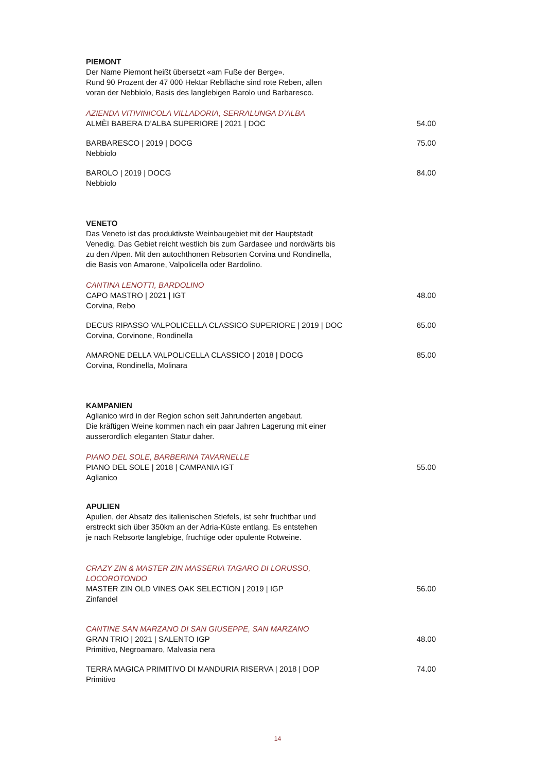PIEMONT
Der Name Piemont heißt übersetzt «am Fuße der Berge».
Rund 90 Prozent der 47 000 Hektar Rebfläche sind rote Reben, allen
voran der Nebbiolo, Basis des langlebigen Barolo und Barbaresco.
AZIENDA VITIVINICOLA VILLADORIA, SERRALUNGA D’ALBA
ALMÈI BABERA D’ALBA SUPERIORE | 2021 | DOC 54.00
BARBARESCO | 2019 | DOCG 75.00
Nebbiolo
BAROLO | 2019 | DOCG 84.00
Nebbiolo
VENETO
Das Veneto ist das produktivste Weinbaugebiet mit der Hauptstadt
Venedig. Das Gebiet reicht westlich bis zum Gardasee und nordwärts bis
zu den Alpen. Mit den autochthonen Rebsorten Corvina und Rondinella,
die Basis von Amarone, Valpolicella oder Bardolino.
CANTINA LENOTTI, BARDOLINO
CAPO MASTRO | 2021 | IGT 48.00
Corvina, Rebo
DECUS RIPASSO VALPOLICELLA CLASSICO SUPERIORE | 2019 | DOC 65.00
Corvina, Corvinone, Rondinella
AMARONE DELLA VALPOLICELLA CLASSICO | 2018 | DOCG 85.00
Corvina, Rondinella, Molinara
KAMPANIEN
Aglianico wird in der Region schon seit Jahrunderten angebaut.
Die kräftigen Weine kommen nach ein paar Jahren Lagerung mit einer
ausserordlich eleganten Statur daher.
PIANO DEL SOLE, BARBERINA TAVARNELLE
PIANO DEL SOLE | 2018 | CAMPANIA IGT 55.00
Aglianico
APULIEN
Apulien, der Absatz des italienischen Stiefels, ist sehr fruchtbar und
erstreckt sich über 350km an der Adria-Küste entlang. Es entstehen
je nach Rebsorte langlebige, fruchtige oder opulente Rotweine.
CRAZY ZIN & MASTER ZIN MASSERIA TAGARO DI LORUSSO,
LOCOROTONDO
MASTER ZIN OLD VINES OAK SELECTION | 2019 | IGP 56.00
Zinfandel
CANTINE SAN MARZANO DI SAN GIUSEPPE, SAN MARZANO
GRAN TRIO | 2021 | SALENTO IGP 48.00
Primitivo, Negroamaro, Malvasia nera
TERRA MAGICA PRIMITIVO DI MANDURIA RISERVA | 2018 | DOP 74.00
Primitivo
14